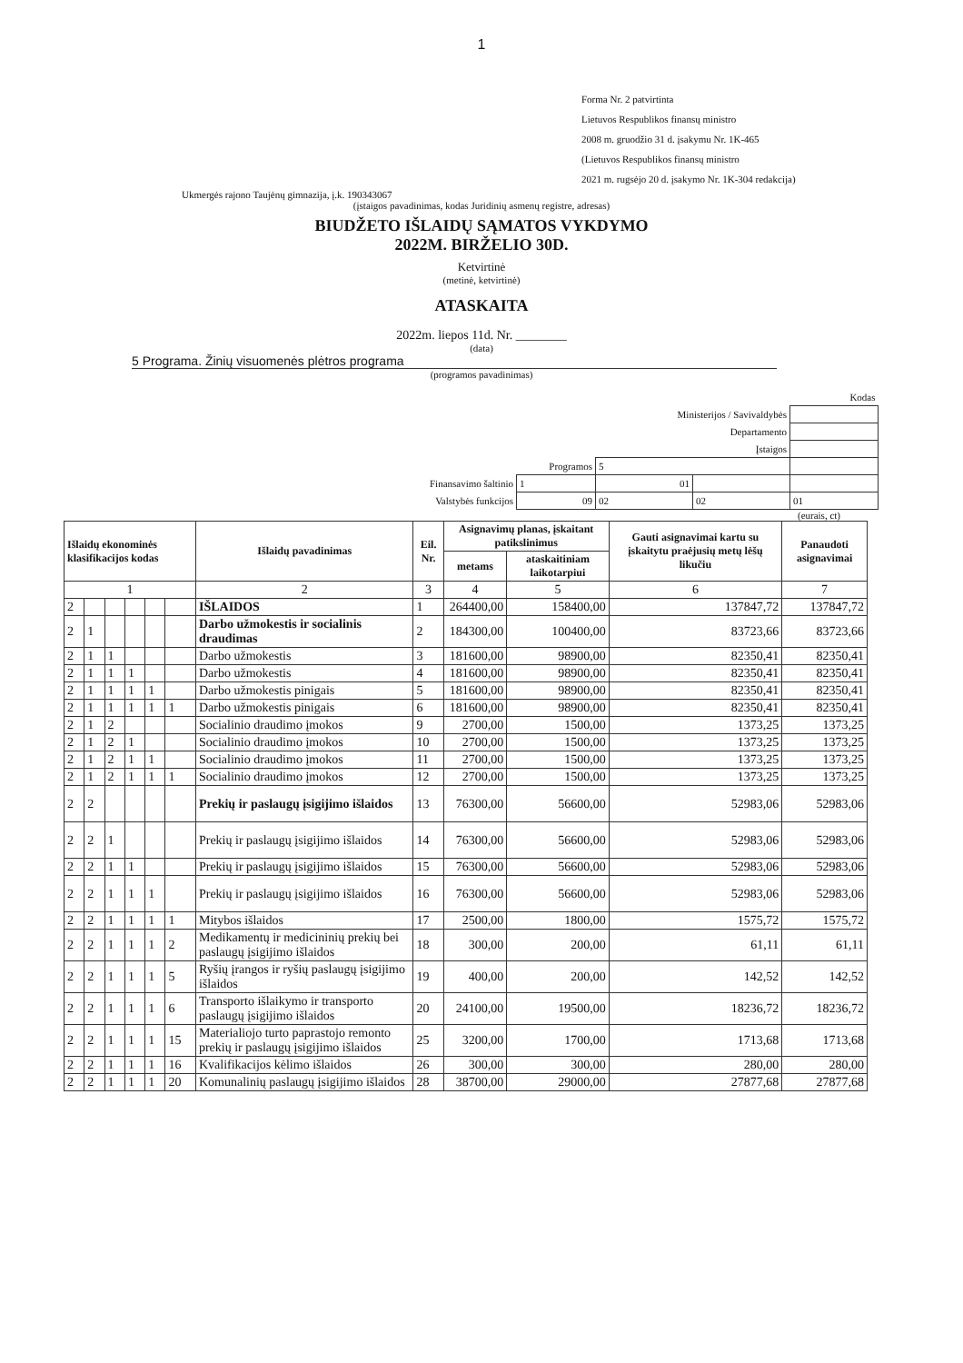1
Forma Nr. 2 patvirtinta
Lietuvos Respublikos finansų ministro
2008 m. gruodžio 31 d. įsakymu Nr. 1K-465
(Lietuvos Respublikos finansų ministro
2021 m. rugsėjo 20 d. įsakymo Nr. 1K-304 redakcija)
Ukmergės rajono Taujėnų gimnazija, į.k. 190343067
(įstaigos pavadinimas, kodas Juridinių asmenų registre, adresas)
BIUDŽETO IŠLAIDŲ SĄMATOS VYKDYMO
2022M. BIRŽELIO 30D.
Ketvirtinė
(metinė, ketvirtinė)
ATASKAITA
2022m. liepos 11d. Nr. ________
(data)
5 Programa. Žinių visuomenės plėtros programa
(programos pavadinimas)
| Kodas | | | | |
| Ministerijos / Savivaldybės | | | | |
| Departamento | | | | |
| Įstaigos | | | | |
| Programos | | 5 | | |
| Finansavimo šaltinio | 1 | 01 | | |
| Valstybės funkcijos | 09 | 02 | 02 | 01 |
(eurais, ct)
| Išlaidų ekonominės klasifikacijos kodas | | | | | | Išlaidų pavadinimas | Eil. Nr. | Asignavimų planas, įskaitant patikslinimus | | Gauti asignavimai kartu su įskaitytu praėjusių metų lėšų likučiu | Panaudoti asignavimai |
| --- | --- | --- | --- | --- | --- | --- | --- | --- | --- | --- | --- |
| | | | | | | | | metams | ataskaitiniam laikotarpiui | | |
| 1 | | | | | | 2 | 3 | 4 | 5 | 6 | 7 |
| 2 | | | | | | IŠLAIDOS | 1 | 264400,00 | 158400,00 | 137847,72 | 137847,72 |
| 2 | 1 | | | | | Darbo užmokestis ir socialinis draudimas | 2 | 184300,00 | 100400,00 | 83723,66 | 83723,66 |
| 2 | 1 | 1 | | | | Darbo užmokestis | 3 | 181600,00 | 98900,00 | 82350,41 | 82350,41 |
| 2 | 1 | 1 | 1 | | | Darbo užmokestis | 4 | 181600,00 | 98900,00 | 82350,41 | 82350,41 |
| 2 | 1 | 1 | 1 | 1 | | Darbo užmokestis pinigais | 5 | 181600,00 | 98900,00 | 82350,41 | 82350,41 |
| 2 | 1 | 1 | 1 | 1 | 1 | Darbo užmokestis pinigais | 6 | 181600,00 | 98900,00 | 82350,41 | 82350,41 |
| 2 | 1 | 2 | | | | Socialinio draudimo įmokos | 9 | 2700,00 | 1500,00 | 1373,25 | 1373,25 |
| 2 | 1 | 2 | 1 | | | Socialinio draudimo įmokos | 10 | 2700,00 | 1500,00 | 1373,25 | 1373,25 |
| 2 | 1 | 2 | 1 | 1 | | Socialinio draudimo įmokos | 11 | 2700,00 | 1500,00 | 1373,25 | 1373,25 |
| 2 | 1 | 2 | 1 | 1 | 1 | Socialinio draudimo įmokos | 12 | 2700,00 | 1500,00 | 1373,25 | 1373,25 |
| 2 | 2 | | | | | Prekių ir paslaugų įsigijimo išlaidos | 13 | 76300,00 | 56600,00 | 52983,06 | 52983,06 |
| 2 | 2 | 1 | | | | Prekių ir paslaugų įsigijimo išlaidos | 14 | 76300,00 | 56600,00 | 52983,06 | 52983,06 |
| 2 | 2 | 1 | 1 | | | Prekių ir paslaugų įsigijimo išlaidos | 15 | 76300,00 | 56600,00 | 52983,06 | 52983,06 |
| 2 | 2 | 1 | 1 | 1 | | Prekių ir paslaugų įsigijimo išlaidos | 16 | 76300,00 | 56600,00 | 52983,06 | 52983,06 |
| 2 | 2 | 1 | 1 | 1 | 1 | Mitybos išlaidos | 17 | 2500,00 | 1800,00 | 1575,72 | 1575,72 |
| 2 | 2 | 1 | 1 | 1 | 2 | Medikamentų ir medicininių prekių bei paslaugų įsigijimo išlaidos | 18 | 300,00 | 200,00 | 61,11 | 61,11 |
| 2 | 2 | 1 | 1 | 1 | 5 | Ryšių įrangos ir ryšių paslaugų įsigijimo išlaidos | 19 | 400,00 | 200,00 | 142,52 | 142,52 |
| 2 | 2 | 1 | 1 | 1 | 6 | Transporto išlaikymo ir transporto paslaugų įsigijimo išlaidos | 20 | 24100,00 | 19500,00 | 18236,72 | 18236,72 |
| 2 | 2 | 1 | 1 | 1 | 15 | Materialiojo turto paprastojo remonto prekių ir paslaugų įsigijimo išlaidos | 25 | 3200,00 | 1700,00 | 1713,68 | 1713,68 |
| 2 | 2 | 1 | 1 | 1 | 16 | Kvalifikacijos kėlimo išlaidos | 26 | 300,00 | 300,00 | 280,00 | 280,00 |
| 2 | 2 | 1 | 1 | 1 | 20 | Komunalinių paslaugų įsigijimo išlaidos | 28 | 38700,00 | 29000,00 | 27877,68 | 27877,68 |